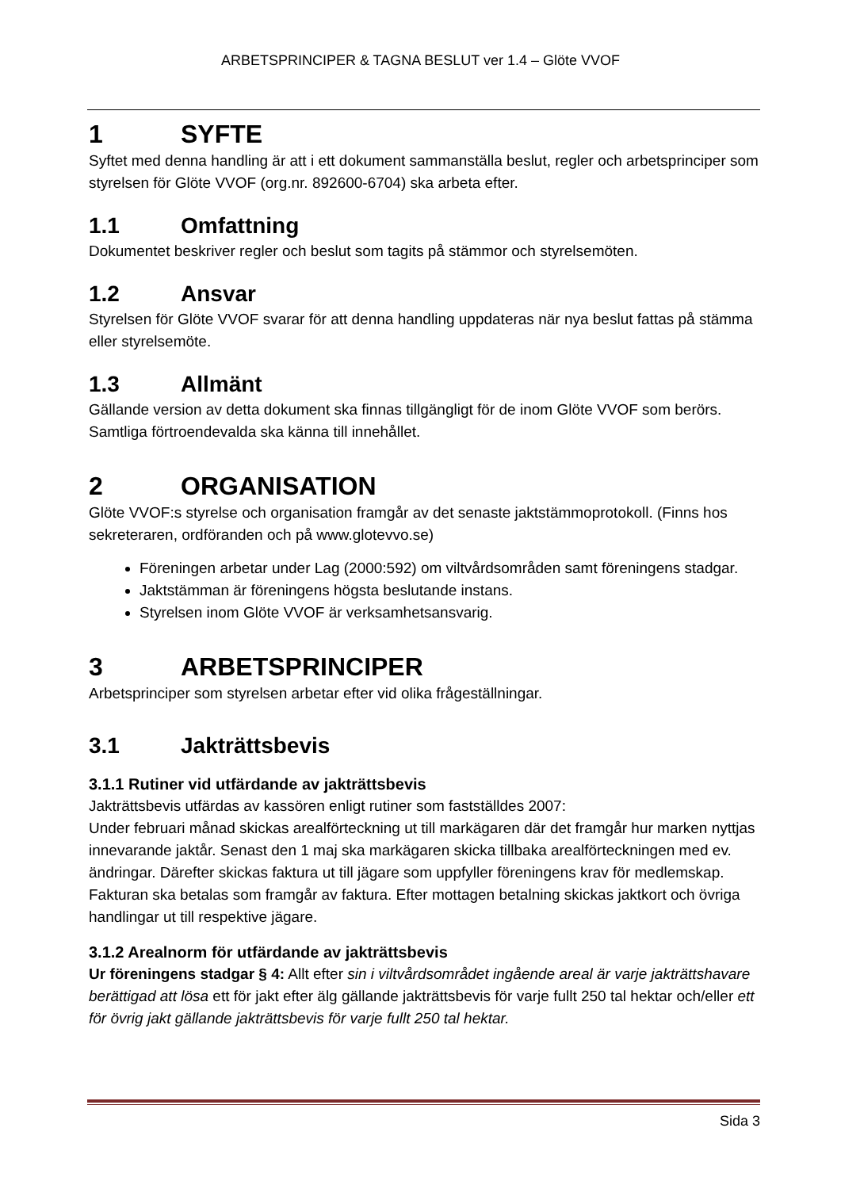ARBETSPRINCIPER & TAGNA BESLUT ver 1.4 – Glöte VVOF
1 SYFTE
Syftet med denna handling är att i ett dokument sammanställa beslut, regler och arbetsprinciper som styrelsen för Glöte VVOF (org.nr. 892600-6704) ska arbeta efter.
1.1 Omfattning
Dokumentet beskriver regler och beslut som tagits på stämmor och styrelsemöten.
1.2 Ansvar
Styrelsen för Glöte VVOF svarar för att denna handling uppdateras när nya beslut fattas på stämma eller styrelsemöte.
1.3 Allmänt
Gällande version av detta dokument ska finnas tillgängligt för de inom Glöte VVOF som berörs. Samtliga förtroendevalda ska känna till innehållet.
2 ORGANISATION
Glöte VVOF:s styrelse och organisation framgår av det senaste jaktstämmoprotokoll. (Finns hos sekreteraren, ordföranden och på www.glotevvo.se)
Föreningen arbetar under Lag (2000:592) om viltvårdsområden samt föreningens stadgar.
Jaktstämman är föreningens högsta beslutande instans.
Styrelsen inom Glöte VVOF är verksamhetsansvarig.
3 ARBETSPRINCIPER
Arbetsprinciper som styrelsen arbetar efter vid olika frågeställningar.
3.1 Jakträttsbevis
3.1.1 Rutiner vid utfärdande av jakträttsbevis
Jakträttsbevis utfärdas av kassören enligt rutiner som fastställdes 2007:
Under februari månad skickas arealförteckning ut till markägaren där det framgår hur marken nyttjas innevarande jaktår. Senast den 1 maj ska markägaren skicka tillbaka arealförteckningen med ev. ändringar. Därefter skickas faktura ut till jägare som uppfyller föreningens krav för medlemskap. Fakturan ska betalas som framgår av faktura. Efter mottagen betalning skickas jaktkort och övriga handlingar ut till respektive jägare.
3.1.2 Arealnorm för utfärdande av jakträttsbevis
Ur föreningens stadgar § 4: Allt efter sin i viltvårdsområdet ingående areal är varje jakträttshavare berättigad att lösa ett för jakt efter älg gällande jakträttsbevis för varje fullt 250 tal hektar och/eller ett för övrig jakt gällande jakträttsbevis för varje fullt 250 tal hektar.
Sida 3